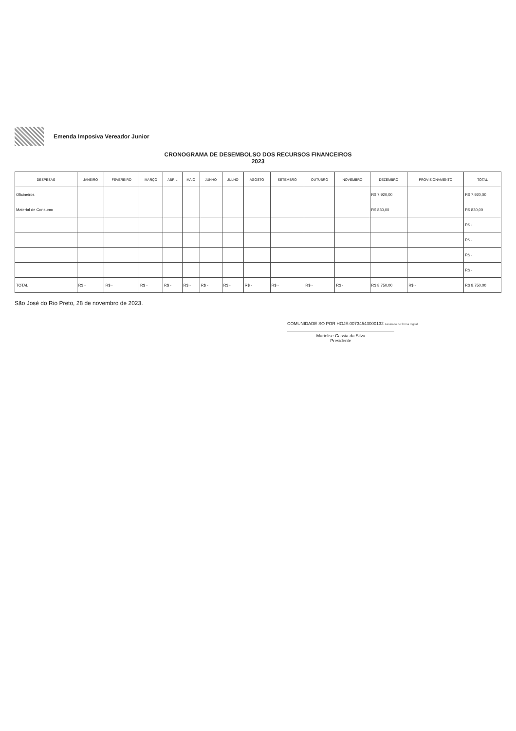Emenda Imposiva Vereador Junior
CRONOGRAMA DE DESEMBOLSO DOS RECURSOS FINANCEIROS
2023
| DESPESAS | JANEIRO | FEVEREIRO | MARÇO | ABRIL | MAIO | JUNHO | JULHO | AGOSTO | SETEMBRO | OUTUBRO | NOVEMBRO | DEZEMBRO | PROVISIONAMENTO | TOTAL |
| --- | --- | --- | --- | --- | --- | --- | --- | --- | --- | --- | --- | --- | --- | --- |
| Oficineiros | | | | | | | | | | | | R$ 7.920,00 | | R$ 7.920,00 |
| Material de Consumo | | | | | | | | | | | | R$ 830,00 | | R$ 830,00 |
| | | | | | | | | | | | | | | R$ - |
| | | | | | | | | | | | | | | R$ - |
| | | | | | | | | | | | | | | R$ - |
| | | | | | | | | | | | | | | R$ - |
| TOTAL | R$ - | R$ - | R$ - | R$ - | R$ - | R$ - | R$ - | R$ - | R$ - | R$ - | R$ - | R$ 8.750,00 | R$ - | R$ 8.750,00 |
São José do Rio Preto, 28 de novembro de 2023.
COMUNIDADE SO POR HOJE:00734543000132 Assinado de forma digital
Marielise Cassia da Silva
Presidente